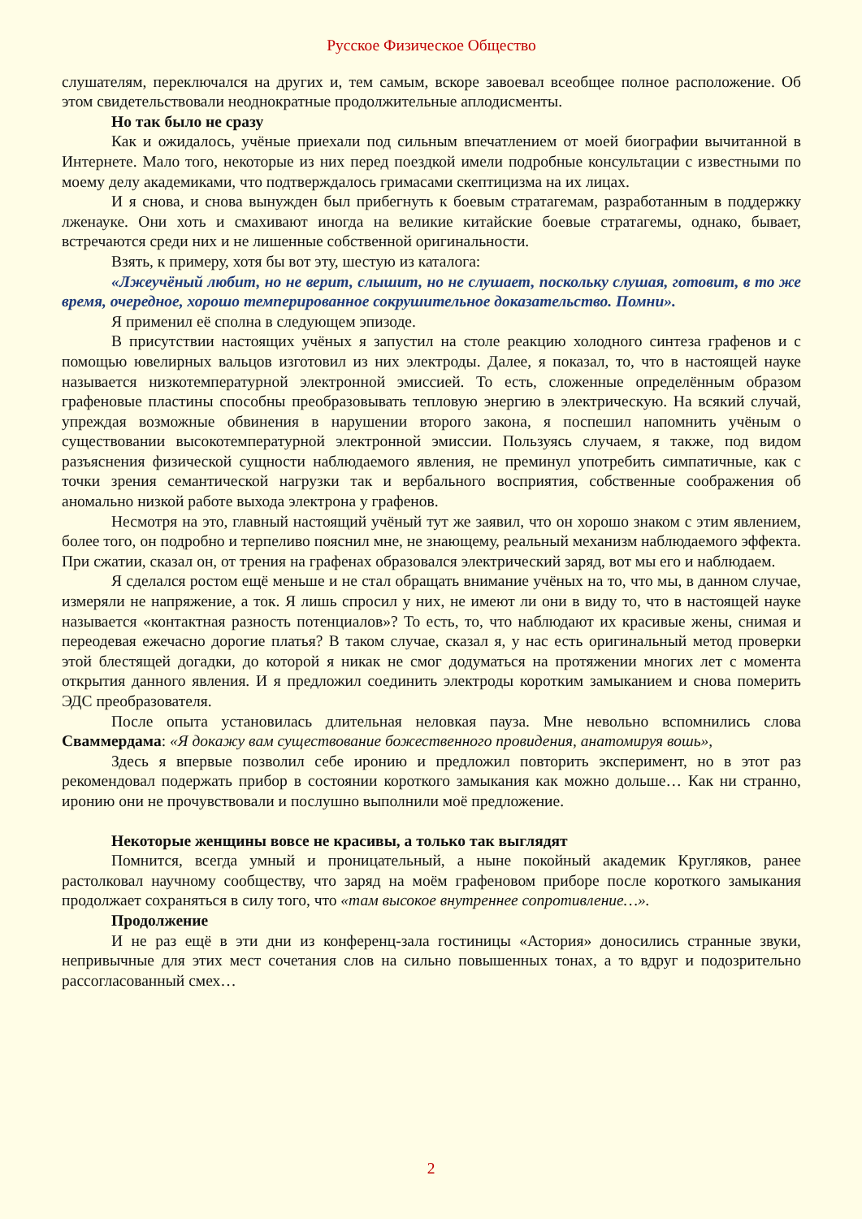Русское Физическое Общество
слушателям, переключался на других и, тем самым, вскоре завоевал всеобщее полное расположение. Об этом свидетельствовали неоднократные продолжительные аплодисменты.
Но так было не сразу
Как и ожидалось, учёные приехали под сильным впечатлением от моей биографии вычитанной в Интернете. Мало того, некоторые из них перед поездкой имели подробные консультации с известными по моему делу академиками, что подтверждалось гримасами скептицизма на их лицах.
И я снова, и снова вынужден был прибегнуть к боевым стратагемам, разработанным в поддержку лженауке. Они хоть и смахивают иногда на великие китайские боевые стратагемы, однако, бывает, встречаются среди них и не лишенные собственной оригинальности.
Взять, к примеру, хотя бы вот эту, шестую из каталога:
«Лжеучёный любит, но не верит, слышит, но не слушает, поскольку слушая, готовит, в то же время, очередное, хорошо темперированное сокрушительное доказательство. Помни».
Я применил её сполна в следующем эпизоде.
В присутствии настоящих учёных я запустил на столе реакцию холодного синтеза графенов и с помощью ювелирных вальцов изготовил из них электроды. Далее, я показал, то, что в настоящей науке называется низкотемпературной электронной эмиссией. То есть, сложенные определённым образом графеновые пластины способны преобразовывать тепловую энергию в электрическую. На всякий случай, упреждая возможные обвинения в нарушении второго закона, я поспешил напомнить учёным о существовании высокотемпературной электронной эмиссии. Пользуясь случаем, я также, под видом разъяснения физической сущности наблюдаемого явления, не преминул употребить симпатичные, как с точки зрения семантической нагрузки так и вербального восприятия, собственные соображения об аномально низкой работе выхода электрона у графенов.
Несмотря на это, главный настоящий учёный тут же заявил, что он хорошо знаком с этим явлением, более того, он подробно и терпеливо пояснил мне, не знающему, реальный механизм наблюдаемого эффекта. При сжатии, сказал он, от трения на графенах образовался электрический заряд, вот мы его и наблюдаем.
Я сделался ростом ещё меньше и не стал обращать внимание учёных на то, что мы, в данном случае, измеряли не напряжение, а ток. Я лишь спросил у них, не имеют ли они в виду то, что в настоящей науке называется «контактная разность потенциалов»? То есть, то, что наблюдают их красивые жены, снимая и переодевая ежечасно дорогие платья? В таком случае, сказал я, у нас есть оригинальный метод проверки этой блестящей догадки, до которой я никак не смог додуматься на протяжении многих лет с момента открытия данного явления. И я предложил соединить электроды коротким замыканием и снова померить ЭДС преобразователя.
После опыта установилась длительная неловкая пауза. Мне невольно вспомнились слова Сваммердама: «Я докажу вам существование божественного провидения, анатомируя вошь»,
Здесь я впервые позволил себе иронию и предложил повторить эксперимент, но в этот раз рекомендовал подержать прибор в состоянии короткого замыкания как можно дольше… Как ни странно, иронию они не прочувствовали и послушно выполнили моё предложение.
Некоторые женщины вовсе не красивы, а только так выглядят
Помнится, всегда умный и проницательный, а ныне покойный академик Кругляков, ранее растолковал научному сообществу, что заряд на моём графеновом приборе после короткого замыкания продолжает сохраняться в силу того, что «там высокое внутреннее сопротивление…».
Продолжение
И не раз ещё в эти дни из конференц-зала гостиницы «Астория» доносились странные звуки, непривычные для этих мест сочетания слов на сильно повышенных тонах, а то вдруг и подозрительно рассогласованный смех…
2